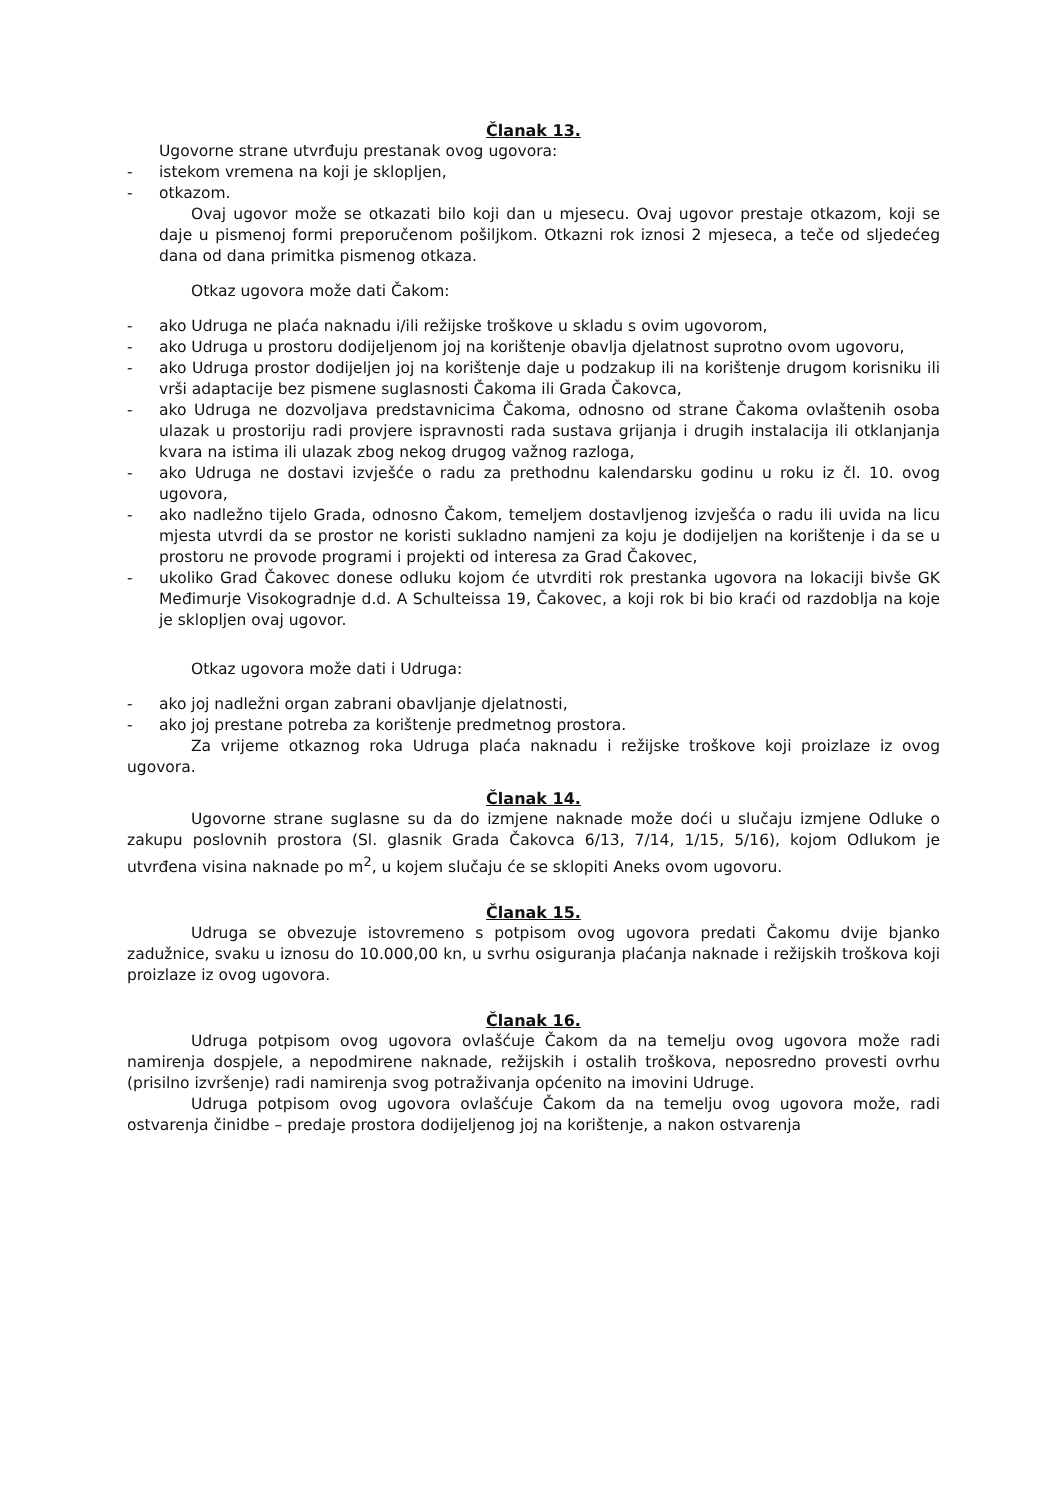Članak 13.
Ugovorne strane utvrđuju prestanak ovog ugovora:
- istekom vremena na koji je sklopljen,
- otkazom.
Ovaj ugovor može se otkazati bilo koji dan u mjesecu. Ovaj ugovor prestaje otkazom, koji se daje u pismenoj formi preporučenom pošiljkom. Otkazni rok iznosi 2 mjeseca, a teče od sljedećeg dana od dana primitka pismenog otkaza.
Otkaz ugovora može dati Čakom:
- ako Udruga ne plaća naknadu i/ili režijske troškove u skladu s ovim ugovorom,
- ako Udruga u prostoru dodijeljenom joj na korištenje obavlja djelatnost suprotno ovom ugovoru,
- ako Udruga prostor dodijeljen joj na korištenje daje u podzakup ili na korištenje drugom korisniku ili vrši adaptacije bez pismene suglasnosti Čakoma ili Grada Čakovca,
- ako Udruga ne dozvoljava predstavnicima Čakoma, odnosno od strane Čakoma ovlaštenih osoba ulazak u prostoriju radi provjere ispravnosti rada sustava grijanja i drugih instalacija ili otklanjanja kvara na istima ili ulazak zbog nekog drugog važnog razloga,
- ako Udruga ne dostavi izvješće o radu za prethodnu kalendarsku godinu u roku iz čl. 10. ovog ugovora,
- ako nadležno tijelo Grada, odnosno Čakom, temeljem dostavljenog izvješća o radu ili uvida na licu mjesta utvrdi da se prostor ne koristi sukladno namjeni za koju je dodijeljen na korištenje i da se u prostoru ne provode programi i projekti od interesa za Grad Čakovec,
- ukoliko Grad Čakovec donese odluku kojom će utvrditi rok prestanka ugovora na lokaciji bivše GK Međimurje Visokogradnje d.d. A Schulteissa 19, Čakovec, a koji rok bi bio kraći od razdoblja na koje je sklopljen ovaj ugovor.
Otkaz ugovora može dati i Udruga:
- ako joj nadležni organ zabrani obavljanje djelatnosti,
- ako joj prestane potreba za korištenje predmetnog prostora.
Za vrijeme otkaznog roka Udruga plaća naknadu i režijske troškove koji proizlaze iz ovog ugovora.
Članak 14.
Ugovorne strane suglasne su da do izmjene naknade može doći u slučaju izmjene Odluke o zakupu poslovnih prostora (Sl. glasnik Grada Čakovca 6/13, 7/14, 1/15, 5/16), kojom Odlukom je utvrđena visina naknade po m<sup>2</sup>, u kojem slučaju će se sklopiti Aneks ovom ugovoru.
Članak 15.
Udruga se obvezuje istovremeno s potpisom ovog ugovora predati Čakomu dvije bjanko zadužnice, svaku u iznosu do 10.000,00 kn, u svrhu osiguranja plaćanja naknade i režijskih troškova koji proizlaze iz ovog ugovora.
Članak 16.
Udruga potpisom ovog ugovora ovlašćuje Čakom da na temelju ovog ugovora može radi namirenja dospjele, a nepodmirene naknade, režijskih i ostalih troškova, neposredno provesti ovrhu (prisilno izvršenje) radi namirenja svog potraživanja općenito na imovini Udruge.
Udruga potpisom ovog ugovora ovlašćuje Čakom da na temelju ovog ugovora može, radi ostvarenja činidbe – predaje prostora dodijeljenog joj na korištenje, a nakon ostvarenja